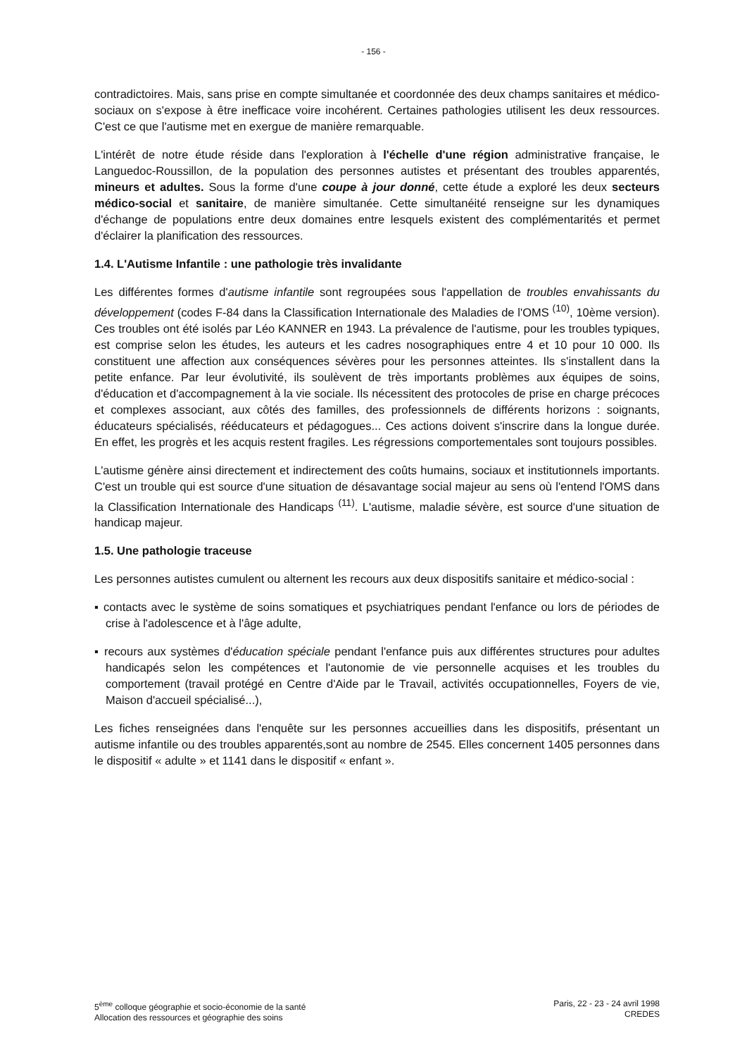- 156 -
contradictoires. Mais, sans prise en compte simultanée et coordonnée des deux champs sanitaires et médico-sociaux on s'expose à être inefficace voire incohérent. Certaines pathologies utilisent les deux ressources. C'est ce que l'autisme met en exergue de manière remarquable.
L'intérêt de notre étude réside dans l'exploration à l'échelle d'une région administrative française, le Languedoc-Roussillon, de la population des personnes autistes et présentant des troubles apparentés, mineurs et adultes. Sous la forme d'une coupe à jour donné, cette étude a exploré les deux secteurs médico-social et sanitaire, de manière simultanée. Cette simultanéité renseigne sur les dynamiques d'échange de populations entre deux domaines entre lesquels existent des complémentarités et permet d'éclairer la planification des ressources.
1.4. L'Autisme Infantile : une pathologie très invalidante
Les différentes formes d'autisme infantile sont regroupées sous l'appellation de troubles envahissants du développement (codes F-84 dans la Classification Internationale des Maladies de l'OMS <sup>(10)</sup>, 10ème version). Ces troubles ont été isolés par Léo KANNER en 1943. La prévalence de l'autisme, pour les troubles typiques, est comprise selon les études, les auteurs et les cadres nosographiques entre 4 et 10 pour 10 000. Ils constituent une affection aux conséquences sévères pour les personnes atteintes. Ils s'installent dans la petite enfance. Par leur évolutivité, ils soulèvent de très importants problèmes aux équipes de soins, d'éducation et d'accompagnement à la vie sociale. Ils nécessitent des protocoles de prise en charge précoces et complexes associant, aux côtés des familles, des professionnels de différents horizons : soignants, éducateurs spécialisés, rééducateurs et pédagogues... Ces actions doivent s'inscrire dans la longue durée. En effet, les progrès et les acquis restent fragiles. Les régressions comportementales sont toujours possibles.
L'autisme génère ainsi directement et indirectement des coûts humains, sociaux et institutionnels importants. C'est un trouble qui est source d'une situation de désavantage social majeur au sens où l'entend l'OMS dans la Classification Internationale des Handicaps <sup>(11)</sup>. L'autisme, maladie sévère, est source d'une situation de handicap majeur.
1.5. Une pathologie traceuse
Les personnes autistes cumulent ou alternent les recours aux deux dispositifs sanitaire et médico-social :
▪ contacts avec le système de soins somatiques et psychiatriques pendant l'enfance ou lors de périodes de crise à l'adolescence et à l'âge adulte,
▪ recours aux systèmes d'éducation spéciale pendant l'enfance puis aux différentes structures pour adultes handicapés selon les compétences et l'autonomie de vie personnelle acquises et les troubles du comportement (travail protégé en Centre d'Aide par le Travail, activités occupationnelles, Foyers de vie, Maison d'accueil spécialisé...),
Les fiches renseignées dans l'enquête sur les personnes accueillies dans les dispositifs, présentant un autisme infantile ou des troubles apparentés,sont au nombre de 2545. Elles concernent 1405 personnes dans le dispositif « adulte » et 1141 dans le dispositif « enfant ».
5<sup>ème</sup> colloque géographie et socio-économie de la santé
Allocation des ressources et géographie des soins
Paris, 22 - 23 - 24 avril 1998
CREDES